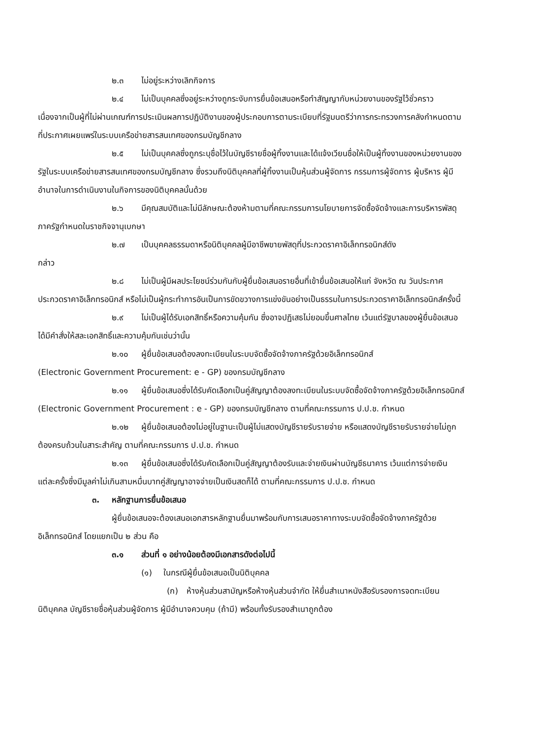๒.๓ ไม่อยู่ระหว่างเลิกกิจการ
๒.๔ ไม่เป็นบุคคลซึ่งอยู่ระหว่างถูกระงับการยื่นข้อเสนอหรือทำสัญญากับหน่วยงานของรัฐไว้ชั่วคราว เนื่องจากเป็นผู้ที่ไม่ผ่านเกณฑ์การประเมินผลการปฏิบัติงานของผู้ประกอบการตามระเบียบที่รัฐมนตรีว่าการกระทรวงการคลังกำหนดตามที่ประกาศเผยแพร่ในระบบเครือข่ายสารสนเทศของกรมบัญชีกลาง
๒.๕ ไม่เป็นบุคคลซึ่งถูกระบุชื่อไว้ในบัญชีรายชื่อผู้ทิ้งงานและได้แจ้งเวียนชื่อให้เป็นผู้ทิ้งงานของหน่วยงานของรัฐในระบบเครือข่ายสารสนเทศของกรมบัญชีกลาง ซึ่งรวมถึงนิติบุคคลที่ผู้ทิ้งงานเป็นหุ้นส่วนผู้จัดการ กรรมการผู้จัดการ ผู้บริหาร ผู้มีอำนาจในการดำเนินงานในกิจการของนิติบุคคลนั้นด้วย
๒.๖ มีคุณสมบัติและไม่มีลักษณะต้องห้ามตามที่คณะกรรมการนโยบายการจัดซื้อจัดจ้างและการบริหารพัสดุภาครัฐกำหนดในราชกิจจานุเบกษา
๒.๗ เป็นบุคคลธรรมดาหรือนิติบุคคลผู้มีอาชีพขายพัสดุที่ประกวดราคาอิเล็กทรอนิกส์ดัง
กล่าว
๒.๘ ไม่เป็นผู้มีผลประโยชน์ร่วมกันกับผู้ยื่นข้อเสนอรายอื่นที่เข้ายื่นข้อเสนอให้แก่ จังหวัด ณ วันประกาศประกวดราคาอิเล็กทรอนิกส์ หรือไม่เป็นผู้กระทำการอันเป็นการขัดขวางการแข่งขันอย่างเป็นธรรมในการประกวดราคาอิเล็กทรอนิกส์ครั้งนี้
๒.๙ ไม่เป็นผู้ได้รับเอกสิทธิ์หรือความคุ้มกัน ซึ่งอาจปฏิเสธไม่ยอมขึ้นศาลไทย เว้นแต่รัฐบาลของผู้ยื่นข้อเสนอได้มีคำสั่งให้สละเอกสิทธิ์และความคุ้มกันเช่นว่านั้น
๒.๑๐ ผู้ยื่นข้อเสนอต้องลงทะเบียนในระบบจัดซื้อจัดจ้างภาครัฐด้วยอิเล็กทรอนิกส์
(Electronic Government Procurement: e - GP) ของกรมบัญชีกลาง
๒.๑๑ ผู้ยื่นข้อเสนอซึ่งได้รับคัดเลือกเป็นคู่สัญญาต้องลงทะเบียนในระบบจัดซื้อจัดจ้างภาครัฐด้วยอิเล็กทรอนิกส์ (Electronic Government Procurement : e - GP) ของกรมบัญชีกลาง ตามที่คณะกรรมการ ป.ป.ช. กำหนด
๒.๑๒ ผู้ยื่นข้อเสนอต้องไม่อยู่ในฐานะเป็นผู้ไม่แสดงบัญชีรายรับรายจ่าย หรือแสดงบัญชีรายรับรายจ่ายไม่ถูกต้องครบถ้วนในสาระสำคัญ ตามที่คณะกรรมการ ป.ป.ช. กำหนด
๒.๑๓ ผู้ยื่นข้อเสนอซึ่งได้รับคัดเลือกเป็นคู่สัญญาต้องรับและจ่ายเงินผ่านบัญชีธนาคาร เว้นแต่การจ่ายเงินแต่ละครั้งซึ่งมีมูลค่าไม่เกินสามหมื่นบาทคู่สัญญาอาจจ่ายเป็นเงินสดก็ได้ ตามที่คณะกรรมการ ป.ป.ช. กำหนด
๓. หลักฐานการยื่นข้อเสนอ
ผู้ยื่นข้อเสนอจะต้องเสนอเอกสารหลักฐานยื่นมาพร้อมกับการเสนอราคาทางระบบจัดซื้อจัดจ้างภาครัฐด้วยอิเล็กทรอนิกส์ โดยแยกเป็น ๒ ส่วน คือ
๓.๑ ส่วนที่ ๑ อย่างน้อยต้องมีเอกสารดังต่อไปนี้
(๑) ในกรณีผู้ยื่นข้อเสนอเป็นนิติบุคคล
(ก) ห้างหุ้นส่วนสามัญหรือห้างหุ้นส่วนจำกัด ให้ยื่นสำเนาหนังสือรับรองการจดทะเบียนนิติบุคคล บัญชีรายชื่อหุ้นส่วนผู้จัดการ ผู้มีอำนาจควบคุม (ถ้ามี) พร้อมทั้งรับรองสำเนาถูกต้อง